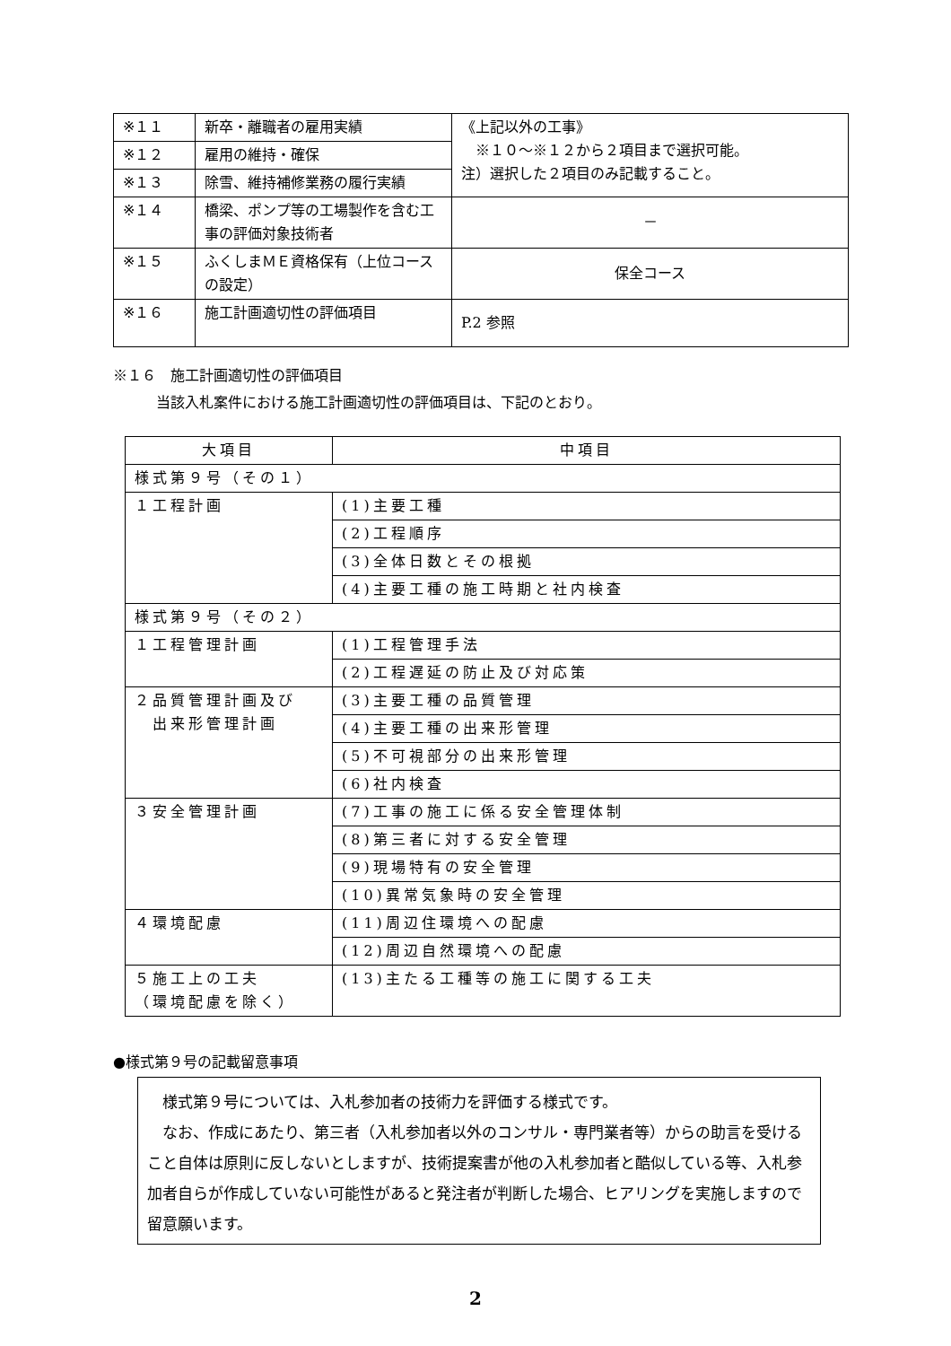| ※１１ | 新卒・離職者の雇用実績 | 《上記以外の工事》 ※１０～※１２から２項目まで選択可能。 注）選択した２項目のみ記載すること。 |
| ※１２ | 雇用の維持・確保 | |
| ※１３ | 除雪、維持補修業務の履行実績 | |
| ※１４ | 橋梁、ポンプ等の工場製作を含む工事の評価対象技術者 | － |
| ※１５ | ふくしまＭＥ資格保有（上位コースの設定） | 保全コース |
| ※１６ | 施工計画適切性の評価項目 | P.2 参照 |
※１６　施工計画適切性の評価項目
　　　当該入札案件における施工計画適切性の評価項目は、下記のとおり。
| 大項目 | 中項目 |
| --- | --- |
| 様式第９号（その１） | |
| １工程計画 | (1)主要工種 |
| | (2)工程順序 |
| | (3)全体日数とその根拠 |
| | (4)主要工種の施工時期と社内検査 |
| 様式第９号（その２） | |
| １工程管理計画 | (1)工程管理手法 |
| | (2)工程遅延の防止及び対応策 |
| ２品質管理計画及び 出来形管理計画 | (3)主要工種の品質管理 |
| | (4)主要工種の出来形管理 |
| | (5)不可視部分の出来形管理 |
| | (6)社内検査 |
| ３安全管理計画 | (7)工事の施工に係る安全管理体制 |
| | (8)第三者に対する安全管理 |
| | (9)現場特有の安全管理 |
| | (10)異常気象時の安全管理 |
| ４環境配慮 | (11)周辺住環境への配慮 |
| | (12)周辺自然環境への配慮 |
| ５施工上の工夫 （環境配慮を除く） | (13)主たる工種等の施工に関する工夫 |
●様式第９号の記載留意事項
　様式第９号については、入札参加者の技術力を評価する様式です。
　なお、作成にあたり、第三者（入札参加者以外のコンサル・専門業者等）からの助言を受けること自体は原則に反しないとしますが、技術提案書が他の入札参加者と酷似している等、入札参加者自らが作成していない可能性があると発注者が判断した場合、ヒアリングを実施しますので留意願います。
2